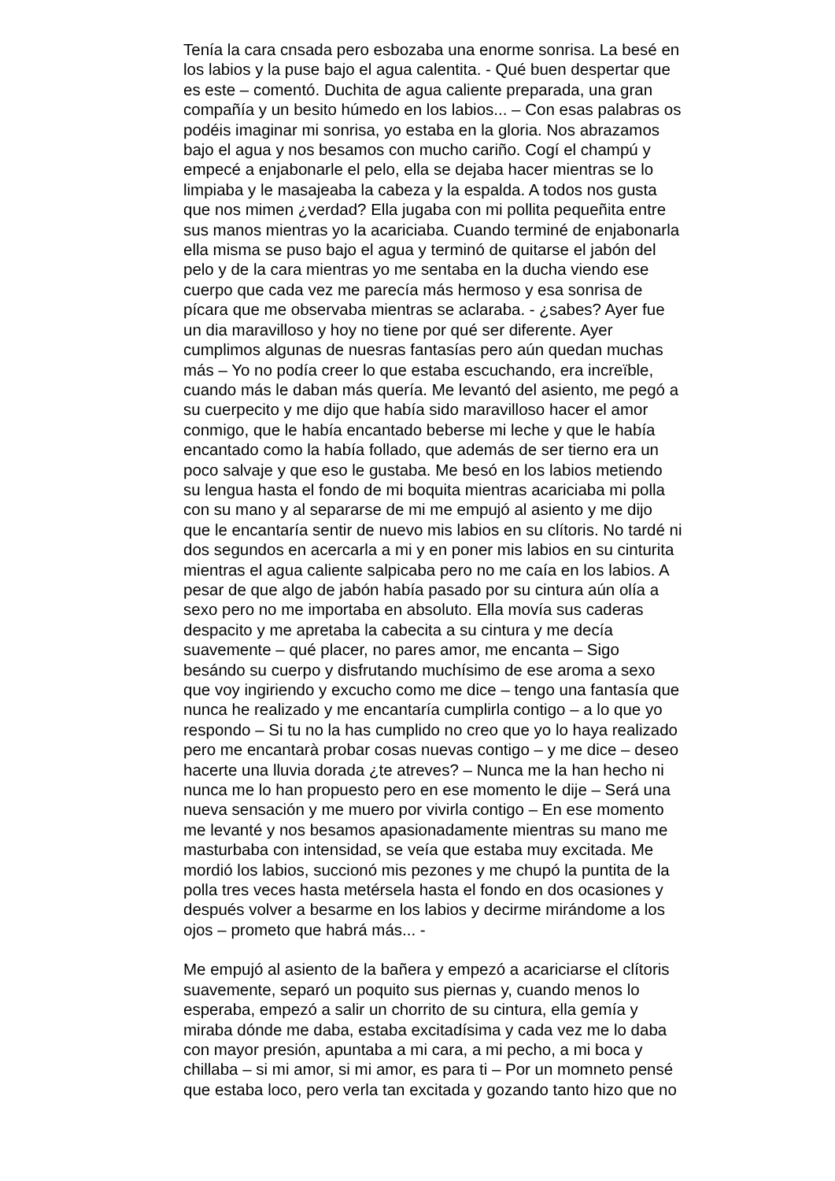Tenía la cara cnsada pero esbozaba una enorme sonrisa. La besé en
los labios y la puse bajo el agua calentita. - Qué buen despertar que
es este – comentó. Duchita de agua caliente preparada, una gran
compañía y un besito húmedo en los labios... – Con esas palabras os
podéis imaginar mi sonrisa, yo estaba en la gloria. Nos abrazamos
bajo el agua y nos besamos con mucho cariño. Cogí el champú y
empecé a enjabonarle el pelo, ella se dejaba hacer mientras se lo
limpiaba y le masajeaba la cabeza y la espalda. A todos nos gusta
que nos mimen ¿verdad? Ella jugaba con mi pollita pequeñita entre
sus manos mientras yo la acariciaba. Cuando terminé de enjabonarla
ella misma se puso bajo el agua y terminó de quitarse el jabón del
pelo y de la cara mientras yo me sentaba en la ducha viendo ese
cuerpo que cada vez me parecía más hermoso y esa sonrisa de
pícara que me observaba mientras se aclaraba. - ¿sabes? Ayer fue
un dia maravilloso y hoy no tiene por qué ser diferente. Ayer
cumplimos algunas de nuesras fantasías pero aún quedan muchas
más – Yo no podía creer lo que estaba escuchando, era increïble,
cuando más le daban más quería. Me levantó del asiento, me pegó a
su cuerpecito y me dijo que había sido maravilloso hacer el amor
conmigo, que le había encantado beberse mi leche y que le había
encantado como la había follado, que además de ser tierno era un
poco salvaje y que eso le gustaba. Me besó en los labios metiendo
su lengua hasta el fondo de mi boquita mientras acariciaba mi polla
con su mano y al separarse de mi me empujó al asiento y me dijo
que le encantaría sentir de nuevo mis labios en su clítoris. No tardé ni
dos segundos en acercarla a mi y en poner mis labios en su cinturita
mientras el agua caliente salpicaba pero no me caía en los labios. A
pesar de que algo de jabón había pasado por su cintura aún olía a
sexo pero no me importaba en absoluto. Ella movía sus caderas
despacito y me apretaba la cabecita a su cintura y me decía
suavemente – qué placer, no pares amor, me encanta – Sigo
besándo su cuerpo y disfrutando muchísimo de ese aroma a sexo
que voy ingiriendo y excucho como me dice – tengo una fantasía que
nunca he realizado y me encantaría cumplirla contigo – a lo que yo
respondo – Si tu no la has cumplido no creo que yo lo haya realizado
pero me encantarà probar cosas nuevas contigo – y me dice – deseo
hacerte una lluvia dorada ¿te atreves? – Nunca me la han hecho ni
nunca me lo han propuesto pero en ese momento le dije – Será una
nueva sensación y me muero por vivirla contigo – En ese momento
me levanté y nos besamos apasionadamente mientras su mano me
masturbaba con intensidad, se veía que estaba muy excitada. Me
mordió los labios, succionó mis pezones y me chupó la puntita de la
polla tres veces hasta metérsela hasta el fondo en dos ocasiones y
después volver a besarme en los labios y decirme mirándome a los
ojos – prometo que habrá más... -
Me empujó al asiento de la bañera y empezó a acariciarse el clítoris
suavemente, separó un poquito sus piernas y, cuando menos lo
esperaba, empezó a salir un chorrito de su cintura, ella gemía y
miraba dónde me daba, estaba excitadísima y cada vez me lo daba
con mayor presión, apuntaba a mi cara, a mi pecho, a mi boca y
chillaba – si mi amor, si mi amor, es para ti – Por un momneto pensé
que estaba loco, pero verla tan excitada y gozando tanto hizo que no